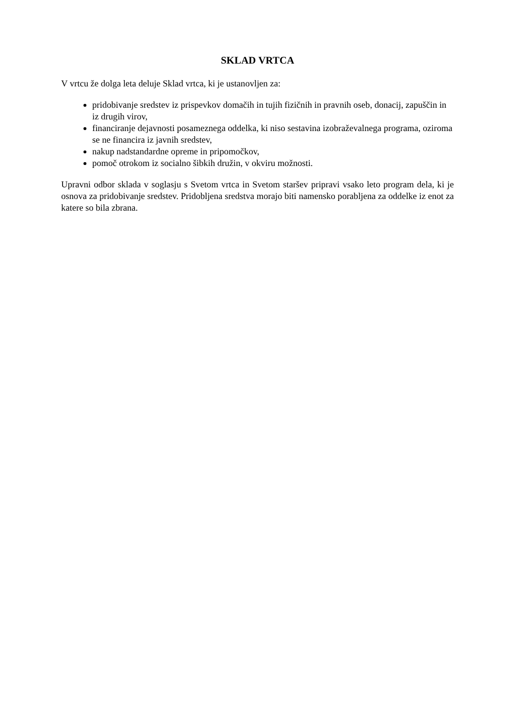SKLAD VRTCA
V vrtcu že dolga leta deluje Sklad vrtca, ki je ustanovljen za:
pridobivanje sredstev iz prispevkov domačih in tujih fizičnih in pravnih oseb, donacij, zapuščin in iz drugih virov,
financiranje dejavnosti posameznega oddelka, ki niso sestavina izobraževalnega programa, oziroma se ne financira iz javnih sredstev,
nakup nadstandardne opreme in pripomočkov,
pomoč otrokom iz socialno šibkih družin, v okviru možnosti.
Upravni odbor sklada v soglasju s Svetom vrtca in Svetom staršev pripravi vsako leto program dela, ki je osnova za pridobivanje sredstev. Pridobljena sredstva morajo biti namensko porabljena za oddelke iz enot za katere so bila zbrana.